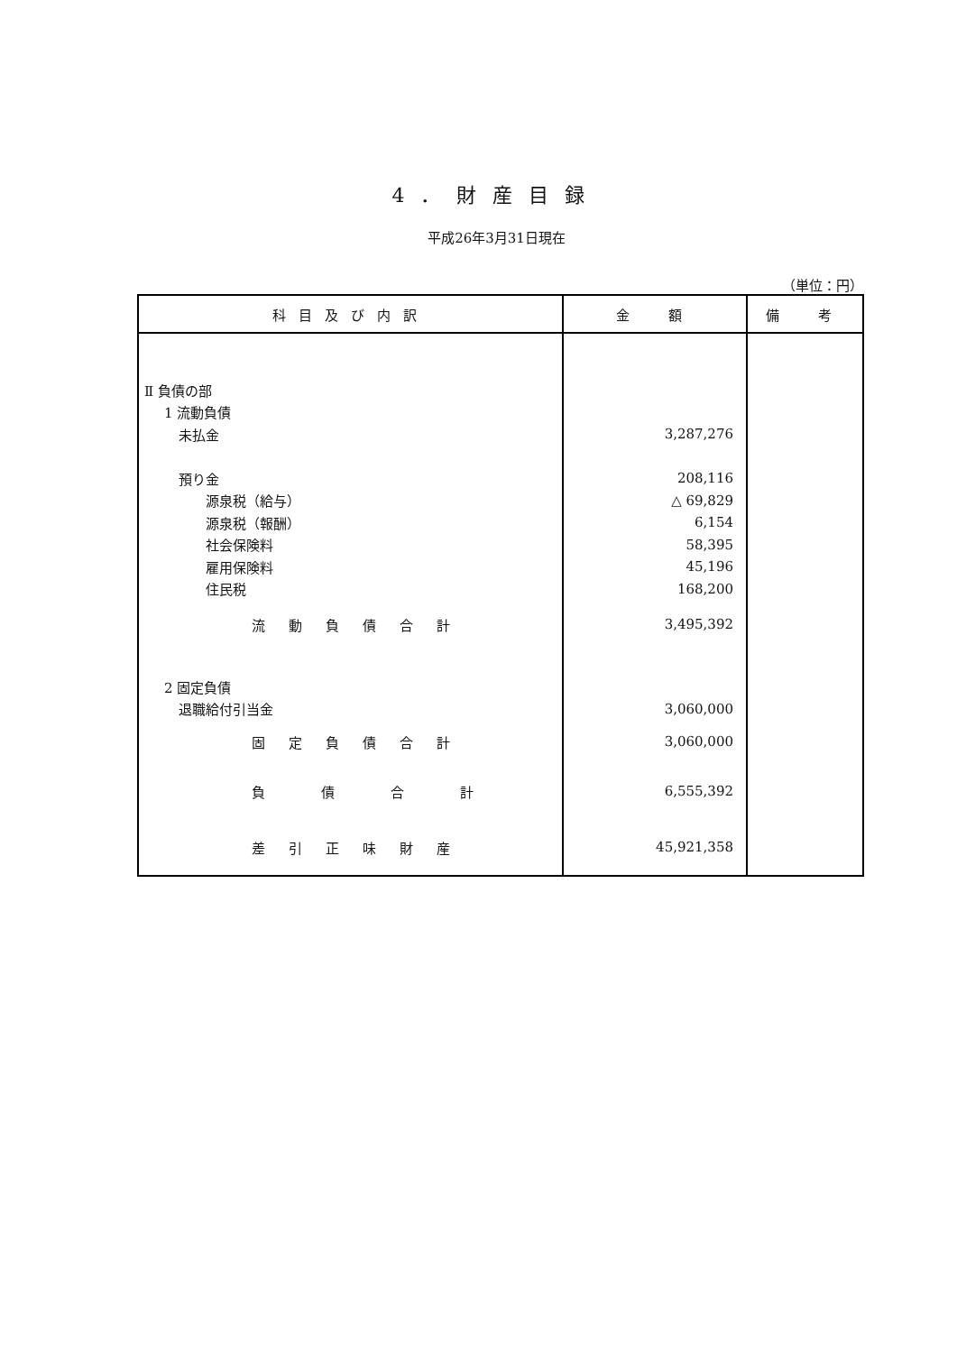4．財産目録
平成26年3月31日現在
（単位：円）
| 科目及び内訳 | 金 額 | 備 考 |
| --- | --- | --- |
| Ⅱ 負債の部 | | |
| 1 流動負債 | | |
| 未払金 | 3,287,276 | |
| 預り金 | 208,116 | |
| 源泉税（給与） | △ 69,829 | |
| 源泉税（報酬） | 6,154 | |
| 社会保険料 | 58,395 | |
| 雇用保険料 | 45,196 | |
| 住民税 | 168,200 | |
| 流動負債合計 | 3,495,392 | |
| 2 固定負債 | | |
| 退職給付引当金 | 3,060,000 | |
| 固定負債合計 | 3,060,000 | |
| 負債合計 | 6,555,392 | |
| 差引正味財産 | 45,921,358 | |